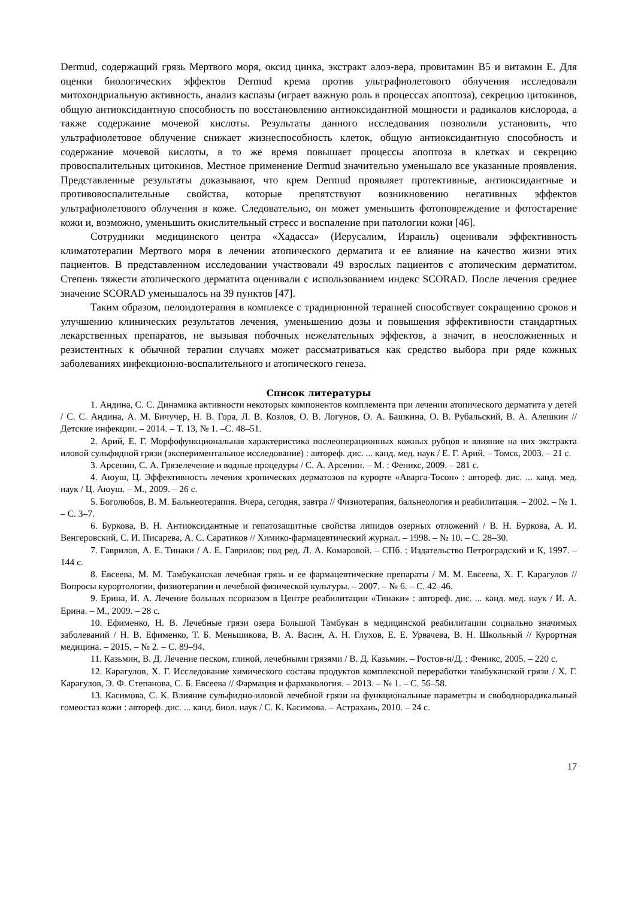Dermud, содержащий грязь Мертвого моря, оксид цинка, экстракт алоэ-вера, провитамин B5 и витамин E. Для оценки биологических эффектов Dermud крема против ультрафиолетового облучения исследовали митохондриальную активность, анализ каспазы (играет важную роль в процессах апоптоза), секрецию цитокинов, общую антиоксидантную способность по восстановлению антиоксидантной мощности и радикалов кислорода, а также содержание мочевой кислоты. Результаты данного исследования позволили установить, что ультрафиолетовое облучение снижает жизнеспособность клеток, общую антиоксидантную способность и содержание мочевой кислоты, в то же время повышает процессы апоптоза в клетках и секрецию провоспалительных цитокинов. Местное применение Dermud значительно уменьшало все указанные проявления. Представленные результаты доказывают, что крем Dermud проявляет протективные, антиоксидантные и противовоспалительные свойства, которые препятствуют возникновению негативных эффектов ультрафиолетового облучения в коже. Следовательно, он может уменьшить фотоповреждение и фотостарение кожи и, возможно, уменьшить окислительный стресс и воспаление при патологии кожи [46].
Сотрудники медицинского центра «Хадасса» (Иерусалим, Израиль) оценивали эффективность климатотерапии Мертвого моря в лечении атопического дерматита и ее влияние на качество жизни этих пациентов. В представленном исследовании участвовали 49 взрослых пациентов с атопическим дерматитом. Степень тяжести атопического дерматита оценивали с использованием индекс SCORAD. После лечения среднее значение SCORAD уменьшалось на 39 пунктов [47].
Таким образом, пелоидотерапия в комплексе с традиционной терапией способствует сокращению сроков и улучшению клинических результатов лечения, уменьшению дозы и повышения эффективности стандартных лекарственных препаратов, не вызывая побочных нежелательных эффектов, а значит, в неосложненных и резистентных к обычной терапии случаях может рассматриваться как средство выбора при ряде кожных заболеваниях инфекционно-воспалительного и атопического генеза.
Список литературы
1. Андина, С. С. Динамика активности некоторых компонентов комплемента при лечении атопического дерматита у детей / С. С. Андина, А. М. Бичучер, Н. В. Гора, Л. В. Козлов, О. В. Логунов, О. А. Башкина, О. В. Рубальский, В. А. Алешкин // Детские инфекции. – 2014. – Т. 13, № 1. –С. 48–51.
2. Арий, Е. Г. Морфофункциональная характеристика послеоперационных кожных рубцов и влияние на них экстракта иловой сульфидной грязи (экспериментальное исследование) : автореф. дис. ... канд. мед. наук / Е. Г. Арий. – Томск, 2003. – 21 с.
3. Арсенин, С. А. Грязелечение и водные процедуры / С. А. Арсенин. – М. : Феникс, 2009. – 281 с.
4. Аюуш, Ц. Эффективность лечения хронических дерматозов на курорте «Аварга-Тосон» : автореф. дис. ... канд. мед. наук / Ц. Аюуш. – М., 2009. – 26 с.
5. Боголюбов, В. М. Бальнеотерапия. Вчера, сегодня, завтра // Физиотерапия, бальнеология и реабилитация. – 2002. – № 1. – С. 3–7.
6. Буркова, В. Н. Антиоксидантные и гепатозащитные свойства липидов озерных отложений / В. Н. Буркова, А. И. Венгеровский, С. И. Писарева, А. С. Саратиков // Химико-фармацевтический журнал. – 1998. – № 10. – С. 28–30.
7. Гаврилов, А. Е. Тинаки / А. Е. Гаврилов; под ред. Л. А. Комаровой. – СПб. : Издательство Петроградский и К, 1997. – 144 с.
8. Евсеева, М. М. Тамбуканская лечебная грязь и ее фармацевтические препараты / М. М. Евсеева, Х. Г. Карагулов // Вопросы курортологии, физиотерапии и лечебной физической культуры. – 2007. – № 6. – С. 42–46.
9. Ерина, И. А. Лечение больных псориазом в Центре реабилитации «Тинаки» : автореф. дис. ... канд. мед. наук / И. А. Ерина. – М., 2009. – 28 с.
10. Ефименко, Н. В. Лечебные грязи озера Большой Тамбукан в медицинской реабилитации социально значимых заболеваний / Н. В. Ефименко, Т. Б. Меньшикова, В. А. Васин, А. Н. Глухов, Е. Е. Урвачева, В. Н. Школьный // Курортная медицина. – 2015. – № 2. – С. 89–94.
11. Казьмин, В. Д. Лечение песком, глиной, лечебными грязями / В. Д. Казьмин. – Ростов-н/Д. : Феникс, 2005. – 220 с.
12. Карагулов, Х. Г. Исследование химического состава продуктов комплексной переработки тамбуканской грязи / Х. Г. Карагулов, Э. Ф. Степанова, С. Б. Евсеева // Фармация и фармакология. – 2013. – № 1. – С. 56–58.
13. Касимова, С. К. Влияние сульфидно-иловой лечебной грязи на функциональные параметры и свободнорадикальный гомеостаз кожи : автореф. дис. ... канд. биол. наук / С. К. Касимова. – Астрахань, 2010. – 24 с.
17